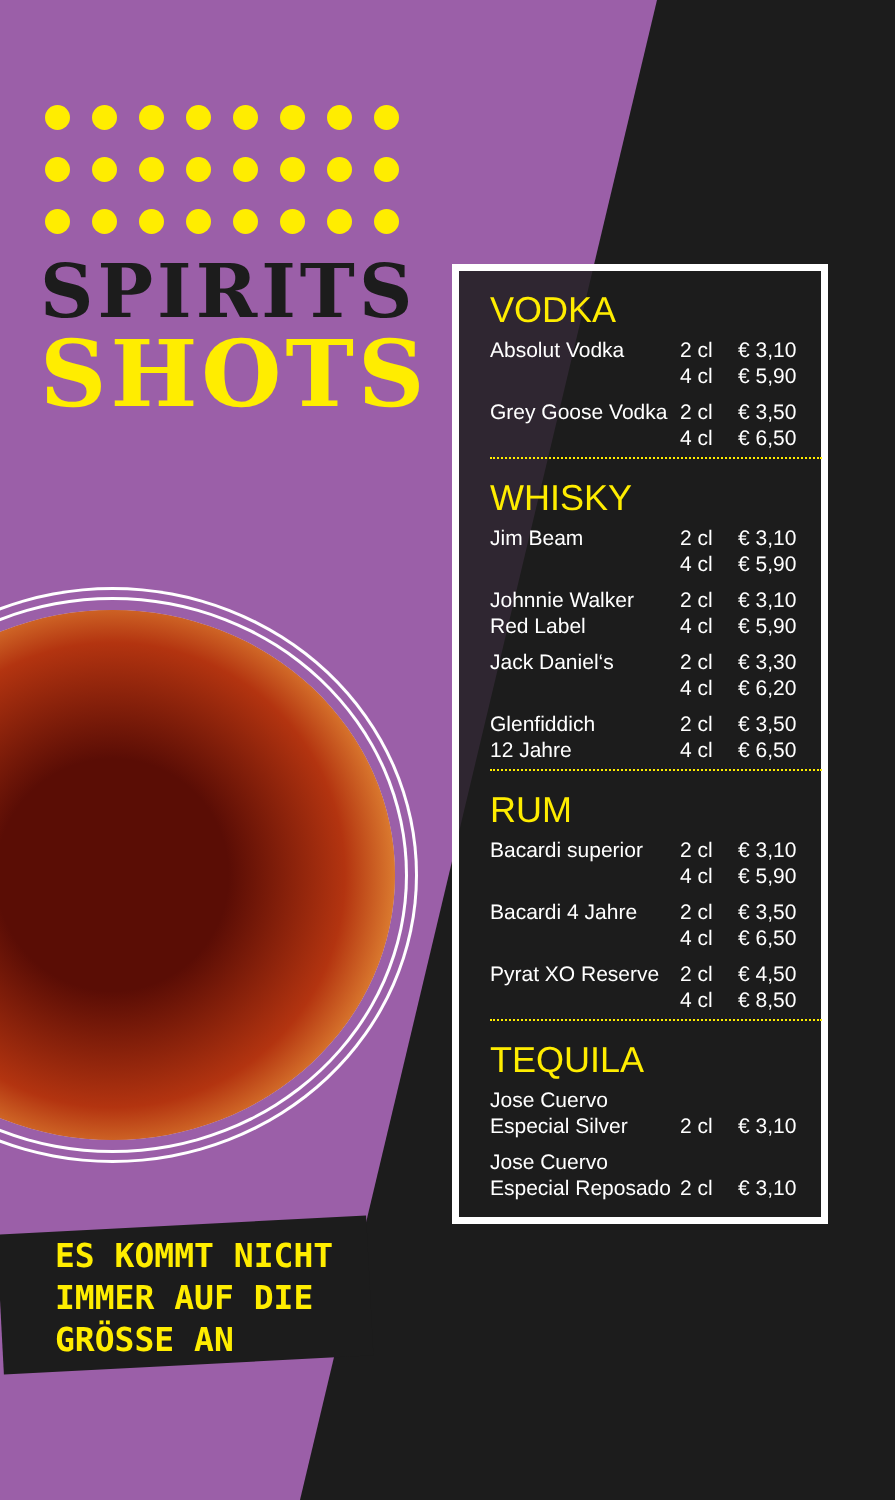SPIRITS
SHOTS
ES KOMMT NICHT
IMMER AUF DIE
GRÖSSE AN
VODKA
| Absolut Vodka | 2 cl | € 3,10 |
| | 4 cl | € 5,90 |
| Grey Goose Vodka | 2 cl | € 3,50 |
| | 4 cl | € 6,50 |
WHISKY
| Jim Beam | 2 cl | € 3,10 |
| | 4 cl | € 5,90 |
| Johnnie Walker | 2 cl | € 3,10 |
| Red Label | 4 cl | € 5,90 |
| Jack Daniel‘s | 2 cl | € 3,30 |
| | 4 cl | € 6,20 |
| Glenfiddich | 2 cl | € 3,50 |
| 12 Jahre | 4 cl | € 6,50 |
RUM
| Bacardi superior | 2 cl | € 3,10 |
| | 4 cl | € 5,90 |
| Bacardi 4 Jahre | 2 cl | € 3,50 |
| | 4 cl | € 6,50 |
| Pyrat XO Reserve | 2 cl | € 4,50 |
| | 4 cl | € 8,50 |
TEQUILA
| Jose Cuervo | | |
| Especial Silver | 2 cl | € 3,10 |
| Jose Cuervo | | |
| Especial Reposado | 2 cl | € 3,10 |